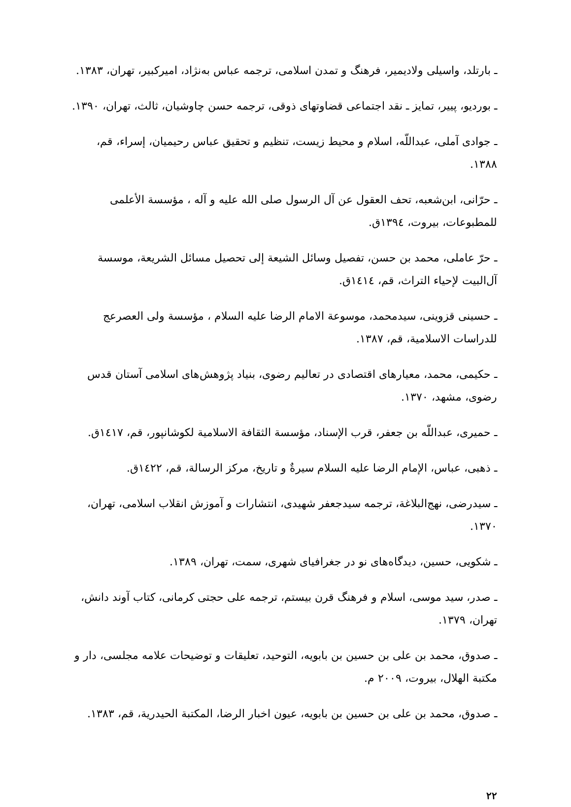ـ بارتلد، واسیلی ولادیمیر، فرهنگ و تمدن اسلامی، ترجمه عباس به‌نژاد، امیرکبیر، تهران، ۱۳۸۳.
ـ بوردیو، پییر، تمایز ـ نقد اجتماعی قضاوتهای ذوقی، ترجمه حسن چاوشیان، ثالث، تهران، ۱۳۹۰.
ـ جوادی آملی، عبداللّه، اسلام و محیط زیست، تنظیم و تحقیق عباس رحیمیان، إسراء، قم، ۱۳۸۸.
ـ حرّانی، ابن‌شعبه، تحف العقول عن آل الرسول صلی الله علیه و آله ، مؤسسة الأعلمی للمطبوعات، بیروت، ١٣٩٤ق.
ـ حرّ عاملی، محمد بن حسن، تفصیل وسائل الشیعة إلی تحصیل مسائل الشریعة، موسسة آل‌البیت لإحیاء التراث، قم، ١٤١٤ق.
ـ حسینی قزوینی، سیدمحمد، موسوعة الامام الرضا علیه السلام ، مؤسسة ولی العصرعج للدراسات الاسلامیة، قم، ۱۳۸۷.
ـ حکیمی، محمد، معیارهای اقتصادی در تعالیم رضوی، بنیاد پژوهش‌های اسلامی آستان قدس رضوی، مشهد، ۱۳۷۰.
ـ حمیری، عبداللّه بن جعفر، قرب الإسناد، مؤسسة الثقافة الاسلامیة لکوشانپور، قم، ١٤١٧ق.
ـ ذهبی، عباس، الإمام الرضا علیه السلام سیرةٌ و تاریخ، مرکز الرسالة، قم، ١٤٢٢ق.
ـ سیدرضی، نهج‌البلاغة، ترجمه سیدجعفر شهیدی، انتشارات و آموزش انقلاب اسلامی، تهران، ۱۳۷۰.
ـ شکویی، حسین، دیدگاه‌های نو در جغرافیای شهری، سمت، تهران، ۱۳۸۹.
ـ صدر، سید موسی، اسلام و فرهنگ قرن بیستم، ترجمه علی حجتی کرمانی، کتاب آوند دانش، تهران، ۱۳۷۹.
ـ صدوق، محمد بن علی بن حسین بن بابویه، التوحید، تعلیقات و توضیحات علامه مجلسی، دار و مکتبة الهلال، بیروت، ۲۰۰۹ م.
ـ صدوق، محمد بن علی بن حسین بن بابویه، عیون اخبار الرضا، المکتبة الحیدریة، قم، ۱۳۸۳.
۲۲